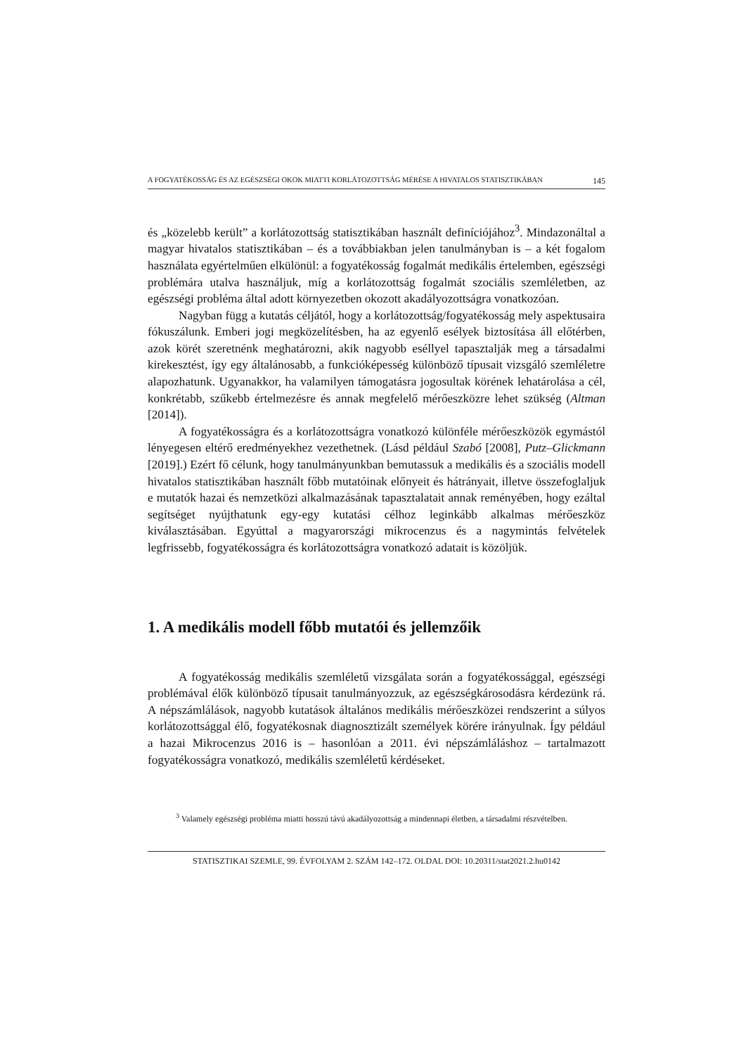A FOGYATÉKOSSÁG ÉS AZ EGÉSZSÉGI OKOK MIATTI KORLÁTOZOTTSÁG MÉRÉSE A HIVATALOS STATISZTIKÁBAN 145
és „közelebb került” a korlátozottság statisztikában használt definíciójához<sup>3</sup>. Mindazonáltal a magyar hivatalos statisztikában – és a továbbiakban jelen tanulmányban is – a két fogalom használata egyértelműen elkülönül: a fogyatékosság fogalmát medikális értelemben, egészségi problémára utalva használjuk, míg a korlátozottság fogalmát szociális szemléletben, az egészségi probléma által adott környezetben okozott akadályozottságra vonatkozóan.
Nagyban függ a kutatás céljától, hogy a korlátozottság/fogyatékosság mely aspektusaira fókuszálunk. Emberi jogi megközelítésben, ha az egyenlő esélyek biztosítása áll előtérben, azok körét szeretnénk meghatározni, akik nagyobb eséllyel tapasztalják meg a társadalmi kirekesztést, így egy általánosabb, a funkcióképesség különböző típusait vizsgáló szemléletre alapozhatunk. Ugyanakkor, ha valamilyen támogatásra jogosultak körének lehatárolása a cél, konkrétabb, szűkebb értelmezésre és annak megfelelő mérőeszközre lehet szükség (Altman [2014]).
A fogyatékosságra és a korlátozottságra vonatkozó különféle mérőeszközök egymástól lényegesen eltérő eredményekhez vezethetnek. (Lásd például Szabó [2008], Putz–Glickmann [2019].) Ezért fő célunk, hogy tanulmányunkban bemutassuk a medikális és a szociális modell hivatalos statisztikában használt főbb mutatóinak előnyeit és hátrányait, illetve összefoglaljuk e mutatók hazai és nemzetközi alkalmazásának tapasztalatait annak reményében, hogy ezáltal segítséget nyújthatunk egy-egy kutatási célhoz leginkább alkalmas mérőeszköz kiválasztásában. Egyúttal a magyarországi mikrocenzus és a nagymintás felvételek legfrissebb, fogyatékosságra és korlátozottságra vonatkozó adatait is közöljük.
1. A medikális modell főbb mutatói és jellemzőik
A fogyatékosság medikális szemléletű vizsgálata során a fogyatékossággal, egészségi problémával élők különböző típusait tanulmányozzuk, az egészségkárosodásra kérdezünk rá. A népszámlálások, nagyobb kutatások általános medikális mérőeszközei rendszerint a súlyos korlátozottsággal élő, fogyatékosnak diagnosztizált személyek körére irányulnak. Így például a hazai Mikrocenzus 2016 is – hasonlóan a 2011. évi népszámláláshoz – tartalmazott fogyatékosságra vonatkozó, medikális szemléletű kérdéseket.
<sup>3</sup> Valamely egészségi probléma miatti hosszú távú akadályozottság a mindennapi életben, a társadalmi részvételben.
STATISZTIKAI SZEMLE, 99. ÉVFOLYAM 2. SZÁM 142–172. OLDAL DOI: 10.20311/stat2021.2.hu0142